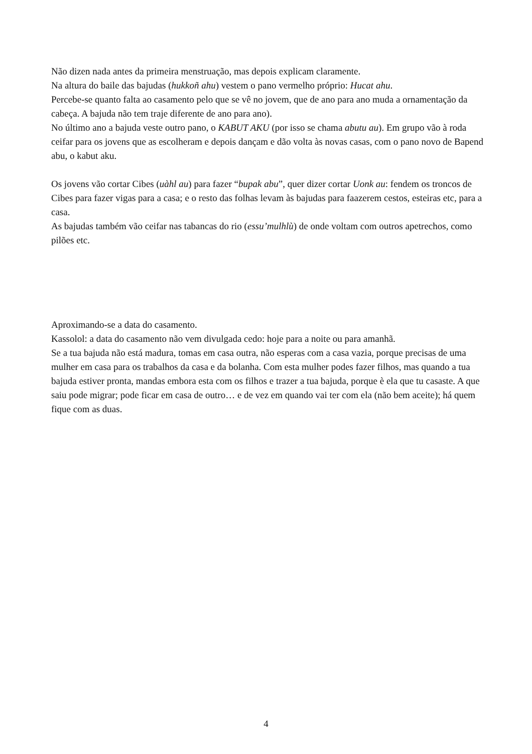Não dizen nada antes da primeira menstruação, mas depois explicam claramente.
Na altura do baile das bajudas (hukkoñ ahu) vestem o pano vermelho próprio: Hucat ahu.
Percebe-se quanto falta ao casamento pelo que se vê no jovem, que de ano para ano muda a ornamentação da cabeça. A bajuda não tem traje diferente de ano para ano).
No último ano a bajuda veste outro pano, o KABUT AKU (por isso se chama abutu au). Em grupo vão à roda ceifar para os jovens que as escolheram e depois dançam e dão volta às novas casas, com o pano novo de Bapend abu, o kabut aku.
Os jovens vão cortar Cibes (uàhl au) para fazer “bupak abu”, quer dizer cortar Uonk au: fendem os troncos de Cibes para fazer vigas para a casa; e o resto das folhas levam às bajudas para faazerem cestos, esteiras etc, para a casa.
As bajudas também vão ceifar nas tabancas do rio (essu’mulhlù) de onde voltam com outros apetrechos, como pilões etc.
Aproximando-se a data do casamento.
Kassolol: a data do casamento não vem divulgada cedo: hoje para a noite ou para amanhã.
Se a tua bajuda não está madura, tomas em casa outra, não esperas com a casa vazia, porque precisas de uma mulher em casa para os trabalhos da casa e da bolanha. Com esta mulher podes fazer filhos, mas quando a tua bajuda estiver pronta, mandas embora esta com os filhos e trazer a tua bajuda, porque è ela que tu casaste. A que saiu pode migrar; pode ficar em casa de outro… e de vez em quando vai ter com ela (não bem aceite); há quem fique com as duas.
4